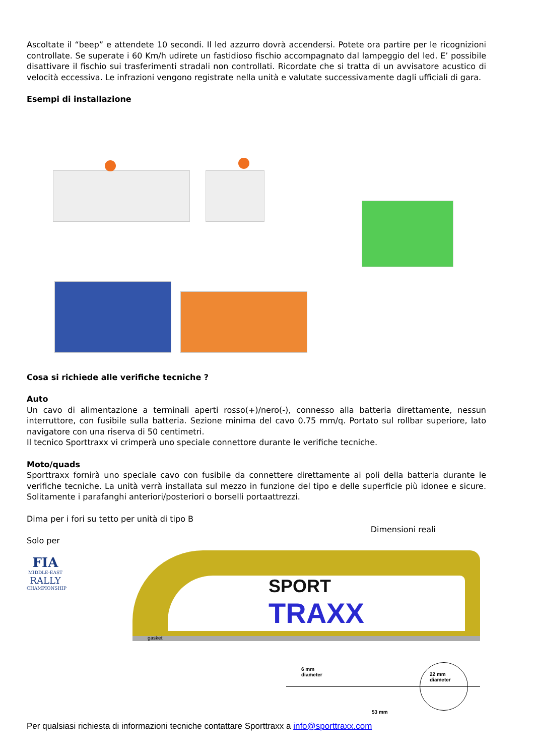Ascoltate il “beep” e attendete 10 secondi. Il led azzurro dovrà accendersi. Potete ora partire per le ricognizioni controllate. Se superate i 60 Km/h udirete un fastidioso fischio accompagnato dal lampeggio del led. E’ possibile disattivare il fischio sui trasferimenti stradali non controllati. Ricordate che si tratta di un avvisatore acustico di velocità eccessiva. Le infrazioni vengono registrate nella unità e valutate successivamente dagli ufficiali di gara.
Esempi di installazione
Cosa si richiede alle verifiche tecniche ?
Auto
Un cavo di alimentazione a terminali aperti rosso(+)/nero(-), connesso alla batteria direttamente, nessun interruttore, con fusibile sulla batteria. Sezione minima del cavo 0.75 mm/q. Portato sul rollbar superiore, lato navigatore con una riserva di 50 centimetri.
Il tecnico Sporttraxx vi crimperà uno speciale connettore durante le verifiche tecniche.
Moto/quads
Sporttraxx fornirà uno speciale cavo con fusibile da connettere direttamente ai poli della batteria durante le verifiche tecniche. La unità verrà installata sul mezzo in funzione del tipo e delle superficie più idonee e sicure. Solitamente i parafanghi anteriori/posteriori o borselli portaattrezzi.
Dima per i fori su tetto per unità di tipo B
Dimensioni reali
Solo per
FIA
MIDDLE-EAST
RALLY
CHAMPIONSHIP
SPORT
TRAXX
gasket
6 mm
diameter 22 mm
diameter
53 mm
Per qualsiasi richiesta di informazioni tecniche contattare Sporttraxx a info@sporttraxx.com